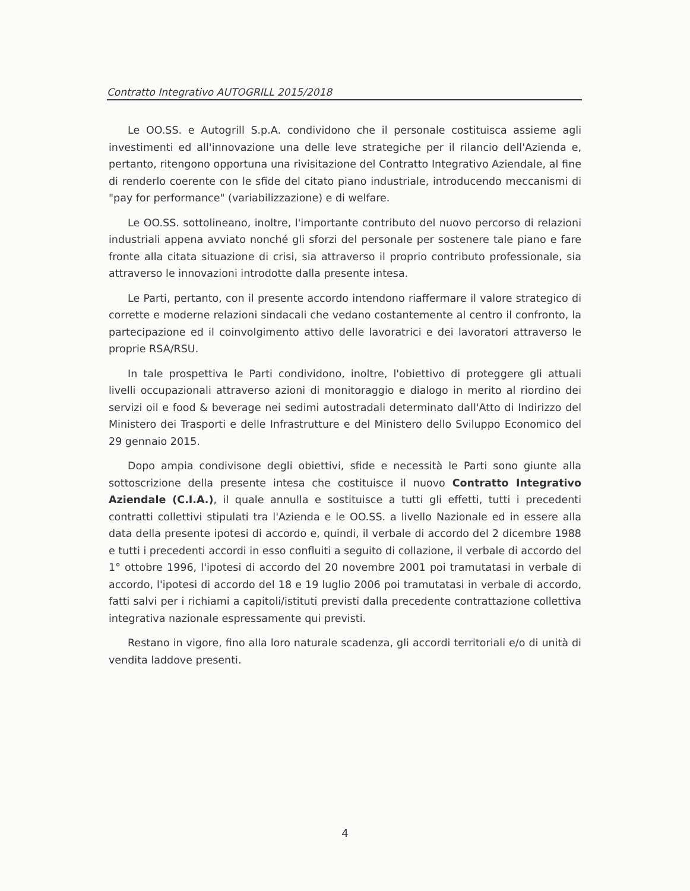Contratto Integrativo AUTOGRILL 2015/2018
Le OO.SS. e Autogrill S.p.A. condividono che il personale costituisca assieme agli investimenti ed all'innovazione una delle leve strategiche per il rilancio dell'Azienda e, pertanto, ritengono opportuna una rivisitazione del Contratto Integrativo Aziendale, al fine di renderlo coerente con le sfide del citato piano industriale, introducendo meccanismi di "pay for performance" (variabilizzazione) e di welfare.
Le OO.SS. sottolineano, inoltre, l'importante contributo del nuovo percorso di relazioni industriali appena avviato nonché gli sforzi del personale per sostenere tale piano e fare fronte alla citata situazione di crisi, sia attraverso il proprio contributo professionale, sia attraverso le innovazioni introdotte dalla presente intesa.
Le Parti, pertanto, con il presente accordo intendono riaffermare il valore strategico di corrette e moderne relazioni sindacali che vedano costantemente al centro il confronto, la partecipazione ed il coinvolgimento attivo delle lavoratrici e dei lavoratori attraverso le proprie RSA/RSU.
In tale prospettiva le Parti condividono, inoltre, l'obiettivo di proteggere gli attuali livelli occupazionali attraverso azioni di monitoraggio e dialogo in merito al riordino dei servizi oil e food & beverage nei sedimi autostradali determinato dall'Atto di Indirizzo del Ministero dei Trasporti e delle Infrastrutture e del Ministero dello Sviluppo Economico del 29 gennaio 2015.
Dopo ampia condivisone degli obiettivi, sfide e necessità le Parti sono giunte alla sottoscrizione della presente intesa che costituisce il nuovo Contratto Integrativo Aziendale (C.I.A.), il quale annulla e sostituisce a tutti gli effetti, tutti i precedenti contratti collettivi stipulati tra l'Azienda e le OO.SS. a livello Nazionale ed in essere alla data della presente ipotesi di accordo e, quindi, il verbale di accordo del 2 dicembre 1988 e tutti i precedenti accordi in esso confluiti a seguito di collazione, il verbale di accordo del 1° ottobre 1996, l'ipotesi di accordo del 20 novembre 2001 poi tramutatasi in verbale di accordo, l'ipotesi di accordo del 18 e 19 luglio 2006 poi tramutatasi in verbale di accordo, fatti salvi per i richiami a capitoli/istituti previsti dalla precedente contrattazione collettiva integrativa nazionale espressamente qui previsti.
Restano in vigore, fino alla loro naturale scadenza, gli accordi territoriali e/o di unità di vendita laddove presenti.
4